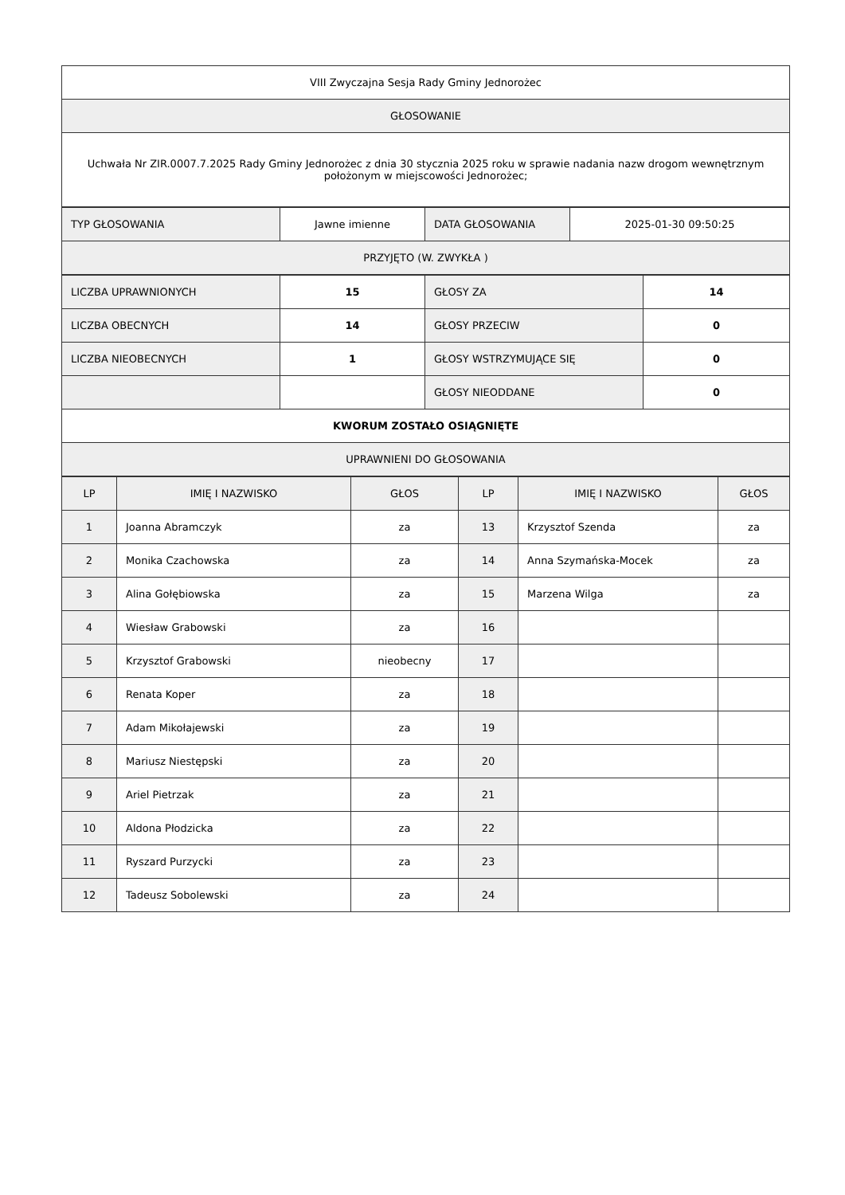| VIII Zwyczajna Sesja Rady Gminy Jednorożec |
| GŁOSOWANIE |
| Uchwała Nr ZIR.0007.7.2025 Rady Gminy Jednorożec z dnia 30 stycznia 2025 roku w sprawie nadania nazw drogom wewnętrznym położonym w miejscowości Jednorożec; |
| TYP GŁOSOWANIA | Jawne imienne | DATA GŁOSOWANIA | 2025-01-30 09:50:25 |
| PRZYJĘTO (W. ZWYKŁA ) | | | |
| LICZBA UPRAWNIONYCH | 15 | GŁOSY ZA | 14 |
| LICZBA OBECNYCH | 14 | GŁOSY PRZECIW | 0 |
| LICZBA NIEOBECNYCH | 1 | GŁOSY WSTRZYMUJĄCE SIĘ | 0 |
| | | GŁOSY NIEODDANE | 0 |
| KWORUM ZOSTAŁO OSIĄGNIĘTE | | | |
| UPRAWNIENI DO GŁOSOWANIA | | | |
| LP | IMIĘ I NAZWISKO | GŁOS | LP | IMIĘ I NAZWISKO | GŁOS |
| --- | --- | --- | --- | --- | --- |
| 1 | Joanna Abramczyk | za | 13 | Krzysztof Szenda | za |
| 2 | Monika Czachowska | za | 14 | Anna Szymańska-Mocek | za |
| 3 | Alina Gołębiowska | za | 15 | Marzena Wilga | za |
| 4 | Wiesław Grabowski | za | 16 | | |
| 5 | Krzysztof Grabowski | nieobecny | 17 | | |
| 6 | Renata Koper | za | 18 | | |
| 7 | Adam Mikołajewski | za | 19 | | |
| 8 | Mariusz Niestępski | za | 20 | | |
| 9 | Ariel Pietrzak | za | 21 | | |
| 10 | Aldona Płodzicka | za | 22 | | |
| 11 | Ryszard Purzycki | za | 23 | | |
| 12 | Tadeusz Sobolewski | za | 24 | | |